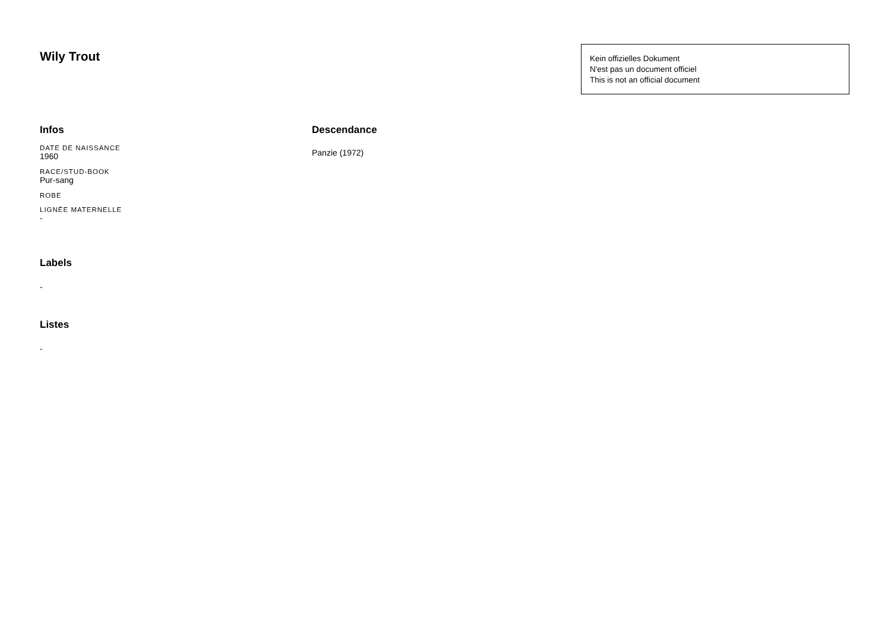Wily Trout
Kein offizielles Dokument
N'est pas un document officiel
This is not an official document
Infos
DATE DE NAISSANCE
1960
RACE/STUD-BOOK
Pur-sang
ROBE
LIGNÉE MATERNELLE
-
Labels
-
Listes
-
Descendance
Panzie (1972)